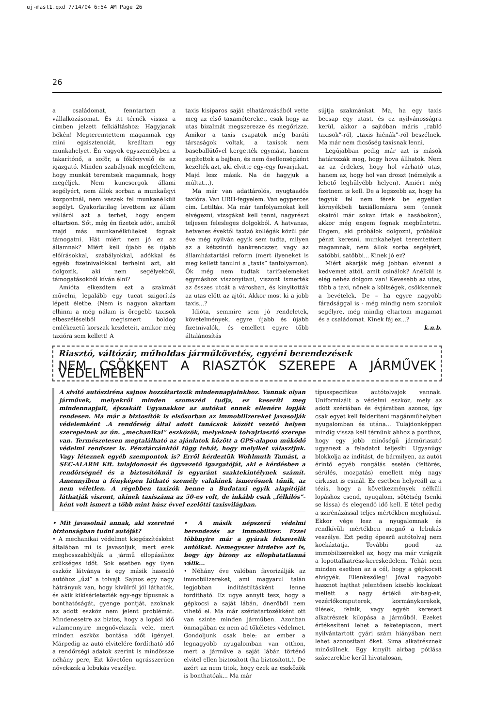uj-mast1.qxd 7/14/04 6:54 AM Page 26
26
a családomat, fenntartom a vállalkozásomat. És itt térnék vissza a címben jelzett felkiáltáshoz: Hagyjanak békén! Megteremtettem magamnak egy mini egzisztenciát, kreáltam egy munkahelyet. Én vagyok egyszemélyben a takarítónő, a sofőr, a főkönyvelő és az igazgató. Minden szabálynak megfeleltem, hogy munkát teremtsek magamnak, hogy megéljek. Nem kuncsorgok állami segélyért, nem állok sorban a munkaügyi központnál, nem veszek fel munkanélküli segélyt. Gyakorlatilag levettem az állam válláról azt a terhet, hogy engem eltartson. Sőt, még én fizetek adót, amiből majd más munkanélkülieket fognak támogatni. Hát miért nem jó ez az államnak? Miért kell újabb és újabb előírásokkal, szabályokkal, adókkal és egyéb fizetnivalókkal terhelni azt, aki dolgozik, aki nem segélyekből, támogatásokból kíván élni?
Amióta elkezdtem ezt a szakmát művelni, legalább egy tucat szigorítás lépett életbe. (Nem is nagyon akartam elhinni a még nálam is öregebb taxisok elbeszéléseiből megismert boldog emlékezetű korszak kezdeteit, amikor még taxióra sem kellett! A
taxis kisiparos saját elhatározásából vette meg az első taxamétereket, csak hogy az utas bizalmát megszerezze és megőrizze. Amikor a taxis csapatok még baráti társaságok voltak, a taxisok nem baseballütővel kergették egymást, hanem segítettek a bajban, és nem ősellenségként kezelték azt, aki elvitte egy-egy fuvarjukat. Majd lesz másik. Na de hagyjuk a múltat...).
Ma már van adattárolós, nyugtaadós taxióra. Van URH-fegyelem. Van egyperces cím. Letiltás. Ma már tanfolyamokat kell elvégezni, vizsgákat kell tenni, nagyrészt teljesen felesleges dolgokból. A hatvanas, hetvenes évektől taxizó kollégák közül pár éve még nyilván egyik sem tudta, milyen az a kétszintű bankrendszer, vagy az államháztartási reform (mert ilyeneket is meg kellett tanulni a „taxis” tanfolyamon). Ők még nem tudtak tarifaelemeket egymáshoz viszonyítani, viszont ismerték az összes utcát a városban, és kinyitották az utas előtt az ajtót. Akkor most ki a jobb taxis...?
Idióta, semmire sem jó rendeletek, követelmények, egyre újabb és újabb fizetnivalók, és emellett egyre több általánosítás
sújtja szakmánkat. Ma, ha egy taxis becsap egy utast, és ez nyilvánosságra kerül, akkor a sajtóban máris „rabló taxisok”-ról, „taxis hiénák”-ról beszélnek. Ma már nem dicsőség taxisnak lenni.
Legújabban pedig már azt is mások határozzák meg, hogy hova állhatok. Nem az az érdekes, hogy hol várható utas, hanem az, hogy hol van droszt (némelyik a lehető leghülyébb helyen). Amiért még fizetnem is kell. De a legszebb az, hogy ha tegyük fel nem férek be egyetlen környékbeli taxiállomásra sem (ennek okairól már sokan írtak e hasábokon), akkor még engem fognak megbüntetni. Engem, aki próbálok dolgozni, próbálok pénzt keresni, munkahelyet teremtettem magamnak, nem állok sorba segélyért, satöbbi, satöbbi... Kinek jó ez?
Miért akarják még jobban elvenni a kedvemet attól, amit csinálok? Anélkül is elég nehéz dolgom van! Kevesebb az utas, több a taxi, nőnek a költségek, csökkennek a bevételek. De – ha egyre nagyobb fáradsággal is - még mindig nem szorulok segélyre, még mindig eltartom magamat és a családomat. Kinek fáj ez...?
k.n.b.
Riasztó, váltózár, műholdas járműkövetés, egyéni berendezések
NEM CSÖKKENT A RIASZTÓK SZEREPE A JÁRMŰVEK VÉDELMÉBEN
A sivító autósziréna sajnos hozzátartozik mindennapjainkhoz. Vannak olyan járművek, melyekről minden szomszéd tudja, ez keseríti meg mindennapjait, éjszakáit Ugyanakkor az autókat ennek ellenére lopják rendesen. Ma már a biztosítók is elsősorban az immobilizereket javasolják védelemként .A rendőrség által adott tanácsok között vezető helyen szerepelnek az ún. „mechanikai” eszközök, melyeknek tolvajriasztó szerepe van. Természetesen megtalálható az ajánlatok között a GPS-alapon működő védelmi rendszer is. Pénztárcánktól függ tehát, hogy melyiket választjuk. Vagy léteznek egyéb szempontok is? Erről kérdeztük Wohlmuth Tamást, a SEC-ALARM Kft. tulajdonosát és ügyvezető igazgatóját, aki e kérdésben a rendőrségnél és a biztosítóknál is egyaránt szaktekintélynek számít. Amennyiben a fényképen látható személy valakinek ismerősnek tűnik, az nem véletlen. A régebben taxizók benne a Budataxi egyik alapítóját láthatják viszont, akinek taxiszáma az 50-es volt, de inkább csak „félkilós”-ként volt ismert a több mint húsz évvel ezelőtti taxisvilágban.
• Mit javasolnál annak, aki szeretné biztonságban tudni autóját?
• A mechanikai védelmet kiegészítésként általában mi is javasoljuk, mert ezek meghosszabbítják a jármű ellopásához szükséges időt. Sok esetben egy ilyen eszköz látványa is egy másik hasonló autóhoz „űzi” a tolvajt. Sajnos egy nagy hátrányuk van, hogy kívülről jól láthatók, és akik kikísérletezték egy-egy típusnak a bonthatóságát, gyenge pontját, azoknak az adott eszköz nem jelent problémát. Mindenesetre az biztos, hogy a lopási idő valamennyire megnövekszik vele, mert minden eszköz bontása időt igényel. Márpedig az autó elvitelére fordítható idő a rendőrségi adatok szerint is mindössze néhány perc, Ezt követően ugrásszerűen növekszik a lebukás veszélye.
• A másik népszerű védelmi berendezés az immobilizer. Ezzel többnyire már a gyárak felszerelik autóikat. Nemegyszer hirdetve azt is, hogy így bizony az ellophatatlanná válik...
• Néhány éve valóban favorizálják az immobilizereket, ami magyarul talán legjobban indítástiltásként lenne fordítható. Ez ugye annyit tesz, hogy a gépkocsi a saját lábán, önerőből nem vihető el. Ma már szériatartozékként ott van szinte minden járműben. Azonban önmagában ez nem ad tökéletes védelmet. Gondoljunk csak bele: az ember a legnagyobb nyugalomban van otthon, mert a járműve a saját lábán történő elvitel ellen biztosított (ha biztosított.). De azért az nem titok, hogy ezek az eszközök is bonthatóak... Ma már
típusspecifikus autótolvajok vannak. Uniformizált a védelmi eszköz, mely az adott szériában és évjáratban azonos, így csak egyet kell felderíteni magánműhelyben nyugalomban és utána... Tulajdonképpen mindig vissza kell térnünk ahhoz a ponthoz, hogy egy jobb minőségű járműriasztó ugyanezt a feladatot teljesíti. Ugyanúgy blokkolja az indítást, de bármilyen, az autót érintő egyéb rongálás esetén (feltörés, sérülés, mozgatás) emellett még nagy cirkuszt is csinál. Ez esetben helyreáll az a tézis, hogy a következmények nélküli lopáshoz csend, nyugalom, sötétség (senki se lássa) és elegendő idő kell. E tétel pedig a szirénázással teljes mértékben meghiúsul. Ekkor vége lesz a nyugalomnak és rendkívüli mértékben megnő a lebukás veszélye. Ezt pedig épeszű autótolvaj nem kockáztatja. További gond az immobilizerekkel az, hogy ma már virágzik a lopottalkatrész-kereskedelem. Tehát nem minden esetben az a cél, hogy a gépkocsit elvigyék. Ellenkezőleg! Jóval nagyobb hasznot hajthat jelentősen kisebb kockázat mellett a nagy értékű air-bag-ek, vezérlőkomputerek, kormánykerekek, ülések, felnik, vagy egyéb keresett alkatrészek kilopása a járműből. Ezeket értékesíteni lehet a feketepiacon, mert nyilvántartott gyári szám hiányában nem lehet azonosítani őket. Sima alkatrésznek minősülnek. Egy kinyílt airbag pótlása százezrekbe kerül hivatalosan,